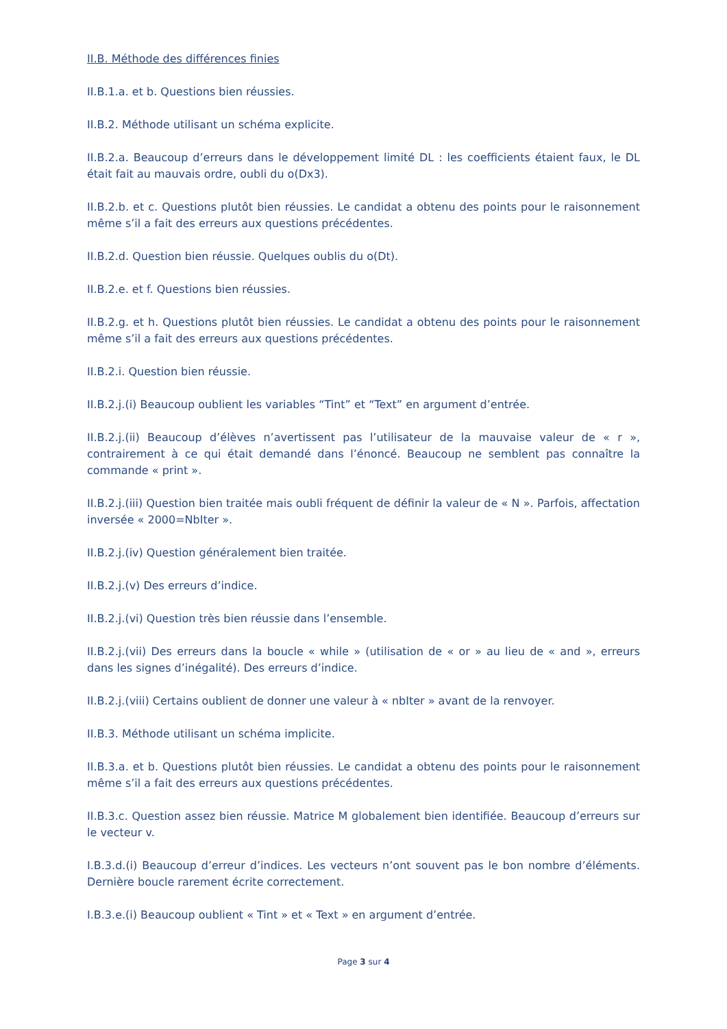II.B. Méthode des différences finies
II.B.1.a. et b. Questions bien réussies.
II.B.2. Méthode utilisant un schéma explicite.
II.B.2.a. Beaucoup d’erreurs dans le développement limité DL : les coefficients étaient faux, le DL était fait au mauvais ordre, oubli du o(Dx3).
II.B.2.b. et c. Questions plutôt bien réussies. Le candidat a obtenu des points pour le raisonnement même s’il a fait des erreurs aux questions précédentes.
II.B.2.d. Question bien réussie. Quelques oublis du o(Dt).
II.B.2.e. et f. Questions bien réussies.
II.B.2.g. et h. Questions plutôt bien réussies. Le candidat a obtenu des points pour le raisonnement même s’il a fait des erreurs aux questions précédentes.
II.B.2.i. Question bien réussie.
II.B.2.j.(i) Beaucoup oublient les variables “Tint” et “Text” en argument d’entrée.
II.B.2.j.(ii) Beaucoup d’élèves n’avertissent pas l’utilisateur de la mauvaise valeur de « r », contrairement à ce qui était demandé dans l’énoncé. Beaucoup ne semblent pas connaître la commande « print ».
II.B.2.j.(iii) Question bien traitée mais oubli fréquent de définir la valeur de « N ». Parfois, affectation inversée « 2000=NbIter ».
II.B.2.j.(iv) Question généralement bien traitée.
II.B.2.j.(v) Des erreurs d’indice.
II.B.2.j.(vi) Question très bien réussie dans l’ensemble.
II.B.2.j.(vii) Des erreurs dans la boucle « while » (utilisation de « or » au lieu de « and », erreurs dans les signes d’inégalité). Des erreurs d’indice.
II.B.2.j.(viii) Certains oublient de donner une valeur à « nbIter » avant de la renvoyer.
II.B.3. Méthode utilisant un schéma implicite.
II.B.3.a. et b. Questions plutôt bien réussies. Le candidat a obtenu des points pour le raisonnement même s’il a fait des erreurs aux questions précédentes.
II.B.3.c. Question assez bien réussie. Matrice M globalement bien identifiée. Beaucoup d’erreurs sur le vecteur v.
I.B.3.d.(i) Beaucoup d’erreur d’indices. Les vecteurs n’ont souvent pas le bon nombre d’éléments. Dernière boucle rarement écrite correctement.
I.B.3.e.(i) Beaucoup oublient « Tint » et « Text » en argument d’entrée.
Page 3 sur 4